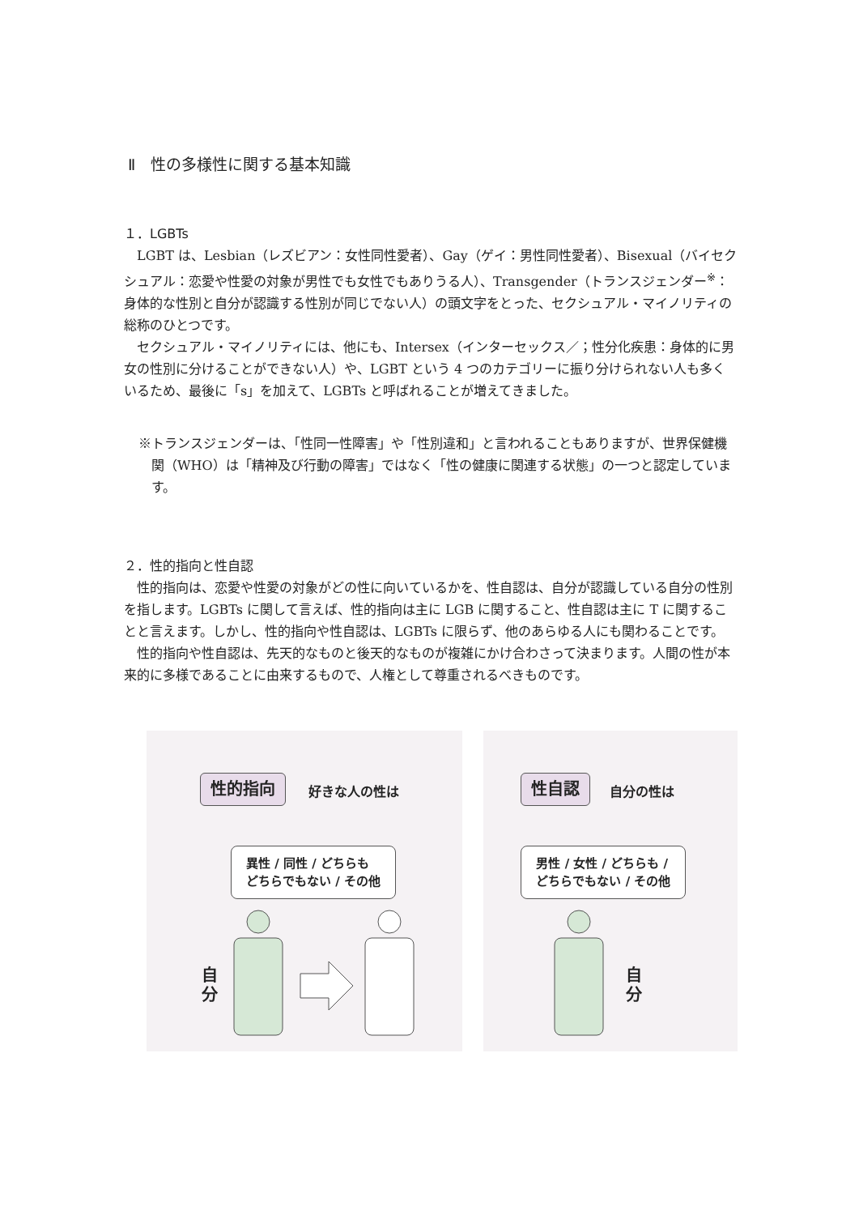Ⅱ　性の多様性に関する基本知識
１．LGBTs
LGBT は、Lesbian（レズビアン：女性同性愛者）、Gay（ゲイ：男性同性愛者）、Bisexual（バイセクシュアル：恋愛や性愛の対象が男性でも女性でもありうる人）、Transgender（トランスジェンダー<sup>※</sup>：身体的な性別と自分が認識する性別が同じでない人）の頭文字をとった、セクシュアル・マイノリティの総称のひとつです。
セクシュアル・マイノリティには、他にも、Intersex（インターセックス／；性分化疾患：身体的に男女の性別に分けることができない人）や、LGBT という 4 つのカテゴリーに振り分けられない人も多くいるため、最後に「s」を加えて、LGBTs と呼ばれることが増えてきました。
※トランスジェンダーは、「性同一性障害」や「性別違和」と言われることもありますが、世界保健機関（WHO）は「精神及び行動の障害」ではなく「性の健康に関連する状態」の一つと認定しています。
２．性的指向と性自認
性的指向は、恋愛や性愛の対象がどの性に向いているかを、性自認は、自分が認識している自分の性別を指します。LGBTs に関して言えば、性的指向は主に LGB に関すること、性自認は主に T に関することと言えます。しかし、性的指向や性自認は、LGBTs に限らず、他のあらゆる人にも関わることです。
性的指向や性自認は、先天的なものと後天的なものが複雑にかけ合わさって決まります。人間の性が本来的に多様であることに由来するもので、人権として尊重されるべきものです。
性的指向 好きな人の性は
異性 / 同性 / どちらも
どちらでもない / その他
自 分
性自認 自分の性は
男性 / 女性 / どちらも /
どちらでもない / その他
自 分